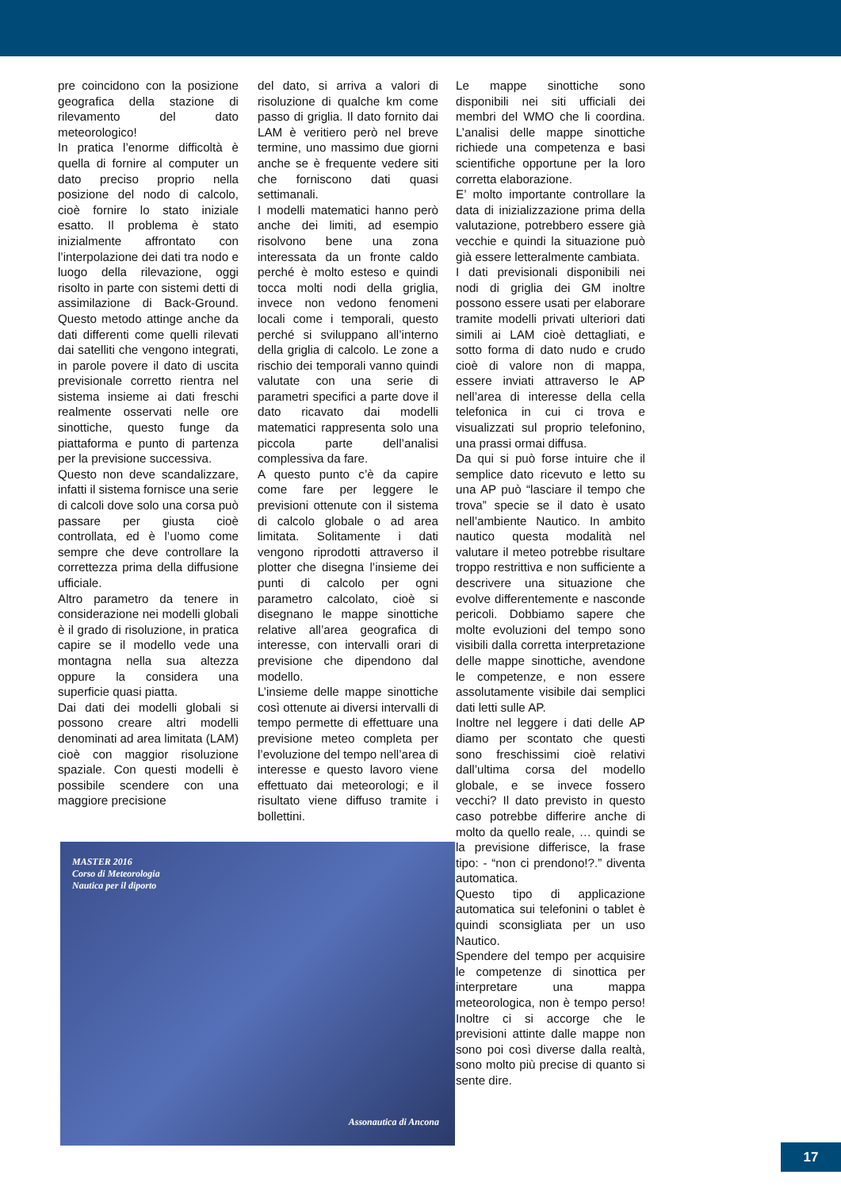pre coincidono con la posizione geografica della stazione di rilevamento del dato meteorologico!
In pratica l’enorme difficoltà è quella di fornire al computer un dato preciso proprio nella posizione del nodo di calcolo, cioè fornire lo stato iniziale esatto. Il problema è stato inizialmente affrontato con l’interpolazione dei dati tra nodo e luogo della rilevazione, oggi risolto in parte con sistemi detti di assimilazione di Back-Ground. Questo metodo attinge anche da dati differenti come quelli rilevati dai satelliti che vengono integrati, in parole povere il dato di uscita previsionale corretto rientra nel sistema insieme ai dati freschi realmente osservati nelle ore sinottiche, questo funge da piattaforma e punto di partenza per la previsione successiva.
Questo non deve scandalizzare, infatti il sistema fornisce una serie di calcoli dove solo una corsa può passare per giusta cioè controllata, ed è l’uomo come sempre che deve controllare la correttezza prima della diffusione ufficiale.
Altro parametro da tenere in considerazione nei modelli globali è il grado di risoluzione, in pratica capire se il modello vede una montagna nella sua altezza oppure la considera una superficie quasi piatta.
Dai dati dei modelli globali si possono creare altri modelli denominati ad area limitata (LAM) cioè con maggior risoluzione spaziale. Con questi modelli è possibile scendere con una maggiore precisione
del dato, si arriva a valori di risoluzione di qualche km come passo di griglia. Il dato fornito dai LAM è veritiero però nel breve termine, uno massimo due giorni anche se è frequente vedere siti che forniscono dati quasi settimanali.
I modelli matematici hanno però anche dei limiti, ad esempio risolvono bene una zona interessata da un fronte caldo perché è molto esteso e quindi tocca molti nodi della griglia, invece non vedono fenomeni locali come i temporali, questo perché si sviluppano all’interno della griglia di calcolo. Le zone a rischio dei temporali vanno quindi valutate con una serie di parametri specifici a parte dove il dato ricavato dai modelli matematici rappresenta solo una piccola parte dell’analisi complessiva da fare.
A questo punto c’è da capire come fare per leggere le previsioni ottenute con il sistema di calcolo globale o ad area limitata. Solitamente i dati vengono riprodotti attraverso il plotter che disegna l’insieme dei punti di calcolo per ogni parametro calcolato, cioè si disegnano le mappe sinottiche relative all’area geografica di interesse, con intervalli orari di previsione che dipendono dal modello.
L’insieme delle mappe sinottiche così ottenute ai diversi intervalli di tempo permette di effettuare una previsione meteo completa per l’evoluzione del tempo nell’area di interesse e questo lavoro viene effettuato dai meteorologi; e il risultato viene diffuso tramite i bollettini.
MASTER 2016
Corso di Meteorologia
Nautica per il diporto
Assonautica di Ancona
Le mappe sinottiche sono disponibili nei siti ufficiali dei membri del WMO che li coordina. L’analisi delle mappe sinottiche richiede una competenza e basi scientifiche opportune per la loro corretta elaborazione.
E’ molto importante controllare la data di inizializzazione prima della valutazione, potrebbero essere già vecchie e quindi la situazione può già essere letteralmente cambiata.
I dati previsionali disponibili nei nodi di griglia dei GM inoltre possono essere usati per elaborare tramite modelli privati ulteriori dati simili ai LAM cioè dettagliati, e sotto forma di dato nudo e crudo cioè di valore non di mappa, essere inviati attraverso le AP nell’area di interesse della cella telefonica in cui ci trova e visualizzati sul proprio telefonino, una prassi ormai diffusa.
Da qui si può forse intuire che il semplice dato ricevuto e letto su una AP può “lasciare il tempo che trova” specie se il dato è usato nell’ambiente Nautico. In ambito nautico questa modalità nel valutare il meteo potrebbe risultare troppo restrittiva e non sufficiente a descrivere una situazione che evolve differentemente e nasconde pericoli. Dobbiamo sapere che molte evoluzioni del tempo sono visibili dalla corretta interpretazione delle mappe sinottiche, avendone le competenze, e non essere assolutamente visibile dai semplici dati letti sulle AP.
Inoltre nel leggere i dati delle AP diamo per scontato che questi sono freschissimi cioè relativi dall’ultima corsa del modello globale, e se invece fossero vecchi? Il dato previsto in questo caso potrebbe differire anche di molto da quello reale, … quindi se la previsione differisce, la frase tipo: - “non ci prendono!?.” diventa automatica.
Questo tipo di applicazione automatica sui telefonini o tablet è quindi sconsigliata per un uso Nautico.
Spendere del tempo per acquisire le competenze di sinottica per interpretare una mappa meteorologica, non è tempo perso! Inoltre ci si accorge che le previsioni attinte dalle mappe non sono poi così diverse dalla realtà, sono molto più precise di quanto si sente dire.
17